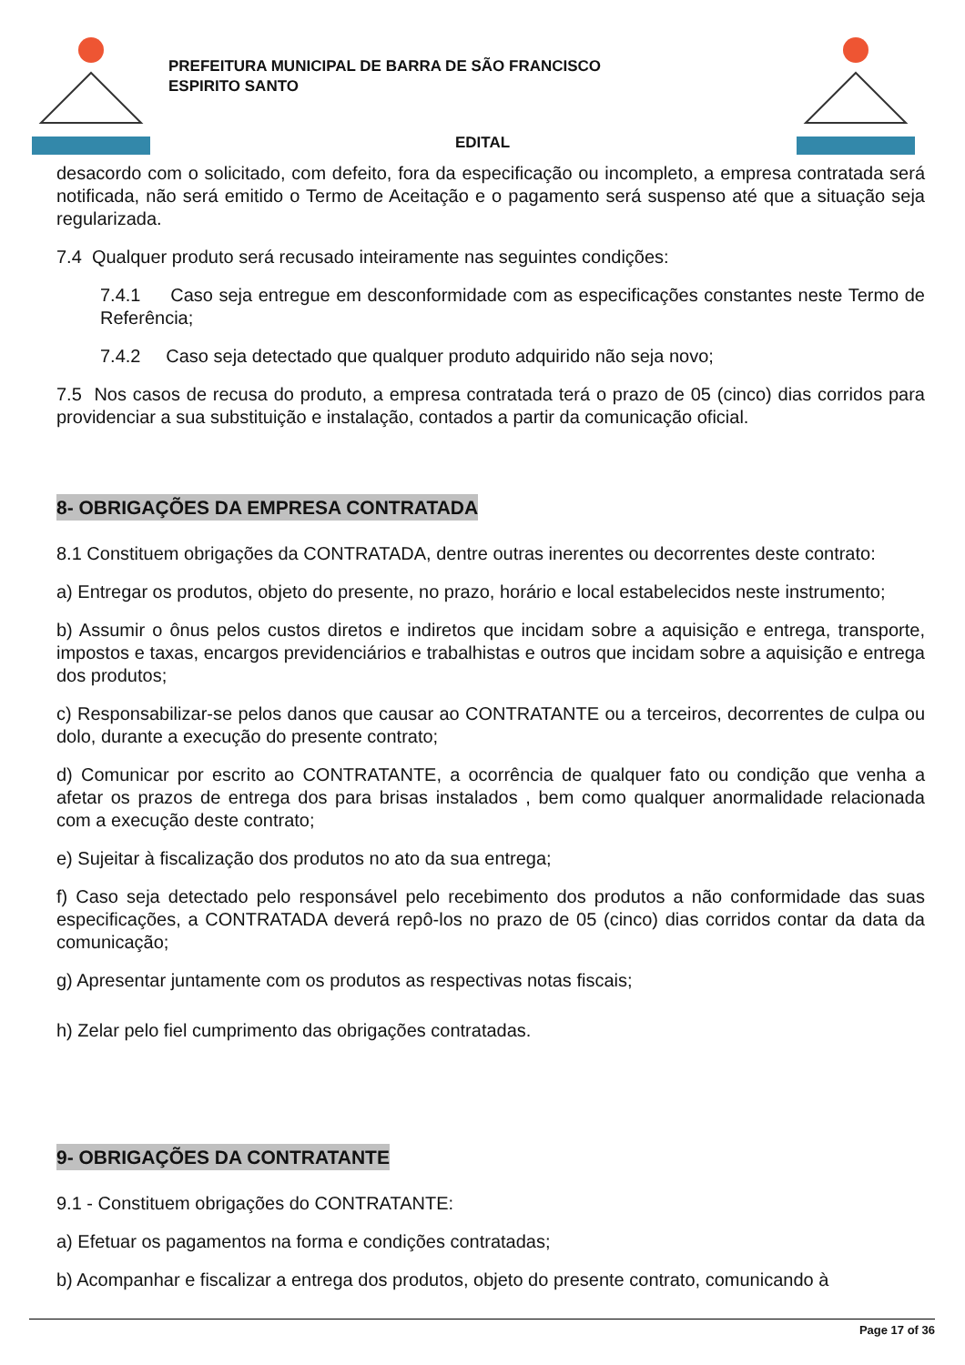PREFEITURA MUNICIPAL DE BARRA DE SÃO FRANCISCO
ESPIRITO SANTO
EDITAL
desacordo com o solicitado, com defeito, fora da especificação ou incompleto, a empresa contratada será notificada, não será emitido o Termo de Aceitação e o pagamento será suspenso até que a situação seja regularizada.
7.4 Qualquer produto será recusado inteiramente nas seguintes condições:
7.4.1 Caso seja entregue em desconformidade com as especificações constantes neste Termo de Referência;
7.4.2 Caso seja detectado que qualquer produto adquirido não seja novo;
7.5 Nos casos de recusa do produto, a empresa contratada terá o prazo de 05 (cinco) dias corridos para providenciar a sua substituição e instalação, contados a partir da comunicação oficial.
8- OBRIGAÇÕES DA EMPRESA CONTRATADA
8.1 Constituem obrigações da CONTRATADA, dentre outras inerentes ou decorrentes deste contrato:
a) Entregar os produtos, objeto do presente, no prazo, horário e local estabelecidos neste instrumento;
b) Assumir o ônus pelos custos diretos e indiretos que incidam sobre a aquisição e entrega, transporte, impostos e taxas, encargos previdenciários e trabalhistas e outros que incidam sobre a aquisição e entrega dos produtos;
c) Responsabilizar-se pelos danos que causar ao CONTRATANTE ou a terceiros, decorrentes de culpa ou dolo, durante a execução do presente contrato;
d) Comunicar por escrito ao CONTRATANTE, a ocorrência de qualquer fato ou condição que venha a afetar os prazos de entrega dos para brisas instalados , bem como qualquer anormalidade relacionada com a execução deste contrato;
e) Sujeitar à fiscalização dos produtos no ato da sua entrega;
f) Caso seja detectado pelo responsável pelo recebimento dos produtos a não conformidade das suas especificações, a CONTRATADA deverá repô-los no prazo de 05 (cinco) dias corridos contar da data da comunicação;
g) Apresentar juntamente com os produtos as respectivas notas fiscais;
h) Zelar pelo fiel cumprimento das obrigações contratadas.
9- OBRIGAÇÕES DA CONTRATANTE
9.1 - Constituem obrigações do CONTRATANTE:
a) Efetuar os pagamentos na forma e condições contratadas;
b) Acompanhar e fiscalizar a entrega dos produtos, objeto do presente contrato, comunicando à
Page 17 of 36